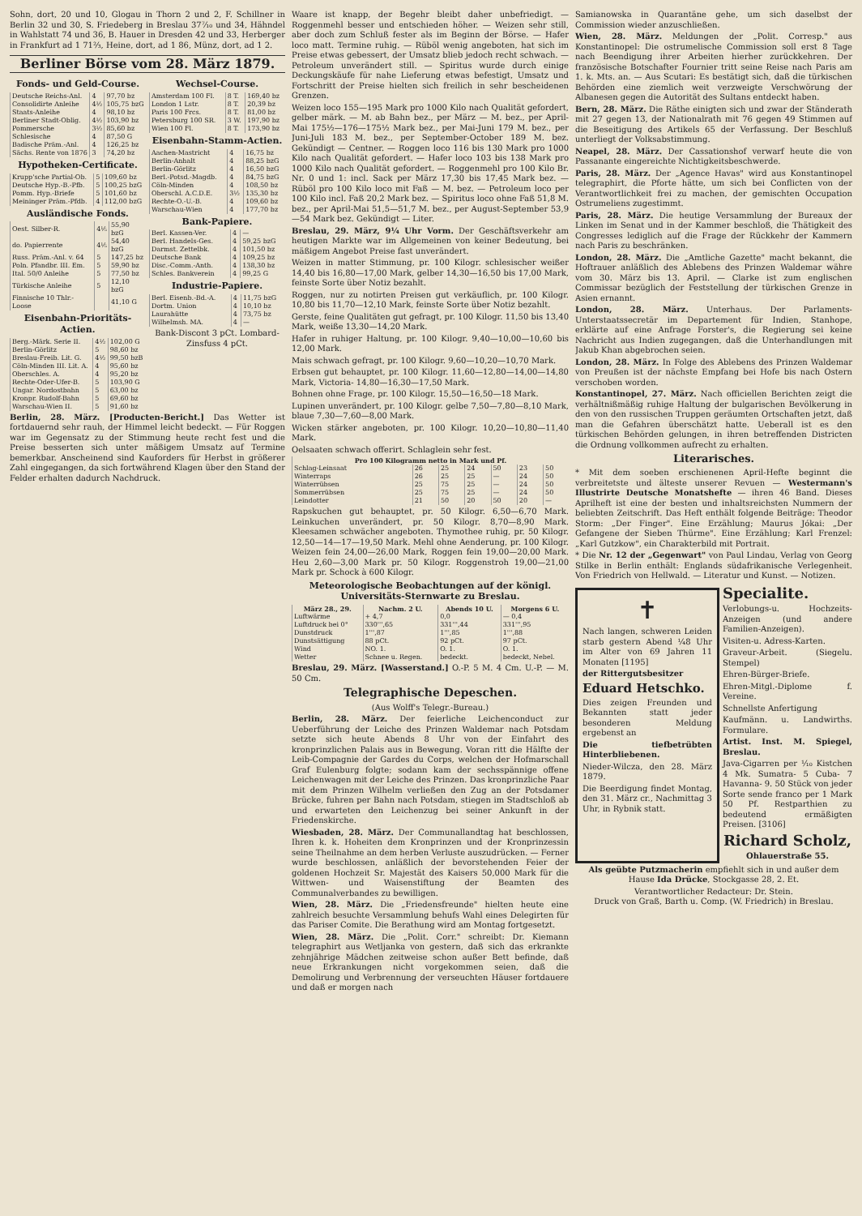Sohn, dort, 20 und 10, Glogau in Thorn 2 und 2, F. Schillner in Berlin 32 und 30, S. Friedeberg in Breslau 37⁷⁄₁₀ und 34, Hähndel in Wahlstatt 74 und 36, B. Hauer in Dresden 42 und 33, Herberger in Frankfurt ad 1 71⅔, Heine, dort, ad 1 86, Münz, dort, ad 1 2.
Berliner Börse vom 28. März 1879.
Fonds- und Geld-Course.
| Deutsche Reichs-Anl. | 4 | 97,70 bz |
| Consolidirte Anleihe | 4½ | 105,75 bzG |
| Staats-Anleihe | 4 | 98,10 bz |
| Berliner Stadt-Oblig. | 4½ | 103,90 bz |
| Pommersche | 3½ | 85,60 bz |
| Schlesische | 4 | 87,50 G |
| Badische Präm.-Anl. | 4 | 126,25 bz |
| Sächs. Rente von 1876 | 3 | 74,20 bz |
Hypotheken-Certificate.
| Krupp'sche Partial-Ob. | 5 | 109,60 bz |
| Deutsche Hyp.-B.-Pfb. | 5 | 100,25 bzG |
| Pomm. Hyp.-Briefe | 5 | 101,60 bz |
| Meininger Präm.-Pfdb. | 4 | 112,00 bzG |
Ausländische Fonds.
| Oest. Silber-R. | 4⅕ | 55,90 bzG |
| do. Papierrente | 4⅕ | 54,40 bzG |
| Russ. Präm.-Anl. v. 64 | 5 | 147,25 bz |
| Poln. Pfandbr. III. Em. | 5 | 59,90 bz |
| Ital. 50/0 Anleihe | 5 | 77,50 bz |
| Türkische Anleihe | 5 | 12,10 bzG |
| Finnische 10 Thlr.-Loose | | 41,10 G |
Eisenbahn-Prioritäts-Actien.
| Berg.-Märk. Serie II. | 4½ | 102,00 G |
| Berlin-Görlitz | 5 | 98,60 bz |
| Breslau-Freib. Lit. G. | 4½ | 99,50 bzB |
| Cöln-Minden III. Lit. A. | 4 | 95,60 bz |
| Oberschles. A. | 4 | 95,20 bz |
| Rechte-Oder-Ufer-B. | 5 | 103,90 G |
| Ungar. Nordostbahn | 5 | 63,00 bz |
| Kronpr. Rudolf-Bahn | 5 | 69,60 bz |
| Warschau-Wien II. | 5 | 91,60 bz |
Wechsel-Course.
| Amsterdam 100 Fl. | 8 T. | 169,40 bz |
| London 1 Lstr. | 8 T. | 20,39 bz |
| Paris 100 Frcs. | 8 T. | 81,00 bz |
| Petersburg 100 SR. | 3 W. | 197,90 bz |
| Wien 100 Fl. | 8 T. | 173,90 bz |
Eisenbahn-Stamm-Actien.
| Aachen-Mastricht | 4 | 16,75 bz |
| Berlin-Anhalt | 4 | 88,25 bzG |
| Berlin-Görlitz | 4 | 16,50 bzG |
| Berl.-Potsd.-Magdb. | 4 | 84,75 bzG |
| Cöln-Minden | 4 | 108,50 bz |
| Oberschl. A.C.D.E. | 3½ | 135,30 bz |
| Rechte-O.-U.-B. | 4 | 109,60 bz |
| Warschau-Wien | 4 | 177,70 bz |
Bank-Papiere.
| Berl. Kassen-Ver. | 4 | — |
| Berl. Handels-Ges. | 4 | 59,25 bzG |
| Darmst. Zettelbk. | 4 | 101,50 bz |
| Deutsche Bank | 4 | 109,25 bz |
| Disc.-Comm.-Anth. | 4 | 138,30 bz |
| Schles. Bankverein | 4 | 99,25 G |
Industrie-Papiere.
| Berl. Eisenb.-Bd.-A. | 4 | 11,75 bzG |
| Dortm. Union | 4 | 10,10 bz |
| Laurahütte | 4 | 73,75 bz |
| Wilhelmsh. MA. | 4 | — |
Bank-Discont 3 pCt. Lombard-Zinsfuss 4 pCt.
Berlin, 28. März. [Producten-Bericht.] Das Wetter ist fortdauernd sehr rauh, der Himmel leicht bedeckt. — Für Roggen war im Gegensatz zu der Stimmung heute recht fest und die Preise besserten sich unter mäßigem Umsatz auf Termine bemerkbar. Anscheinend sind Kauforders für Herbst in größerer Zahl eingegangen, da sich fortwährend Klagen über den Stand der Felder erhalten dadurch Nachdruck.
Waare ist knapp, der Begehr bleibt daher unbefriedigt. — Roggenmehl besser und entschieden höher. — Weizen sehr still, aber doch zum Schluß fester als im Beginn der Börse. — Hafer loco matt. Termine ruhig. — Rüböl wenig angeboten, hat sich im Preise etwas gebessert, der Umsatz blieb jedoch recht schwach. — Petroleum unverändert still. — Spiritus wurde durch einige Deckungskäufe für nahe Lieferung etwas befestigt, Umsatz und Fortschritt der Preise hielten sich freilich in sehr bescheidenen Grenzen.
Weizen loco 155—195 Mark pro 1000 Kilo nach Qualität gefordert, gelber märk. — M. ab Bahn bez., per März — M. bez., per April-Mai 175½—176—175½ Mark bez., per Mai-Juni 179 M. bez., per Juni-Juli 183 M. bez., per September-October 189 M. bez. Gekündigt — Centner. — Roggen loco 116 bis 130 Mark pro 1000 Kilo nach Qualität gefordert. — Hafer loco 103 bis 138 Mark pro 1000 Kilo nach Qualität gefordert. — Roggenmehl pro 100 Kilo Br. Nr. 0 und 1: incl. Sack per März 17,30 bis 17,45 Mark bez. — Rüböl pro 100 Kilo loco mit Faß — M. bez. — Petroleum loco per 100 Kilo incl. Faß 20,2 Mark bez. — Spiritus loco ohne Faß 51,8 M. bez., per April-Mai 51,5—51,7 M. bez., per August-September 53,9—54 Mark bez. Gekündigt — Liter.
Breslau, 29. März, 9¼ Uhr Vorm. Der Geschäftsverkehr am heutigen Markte war im Allgemeinen von keiner Bedeutung, bei mäßigem Angebot Preise fast unverändert.
Weizen in matter Stimmung, pr. 100 Kilogr. schlesischer weißer 14,40 bis 16,80—17,00 Mark, gelber 14,30—16,50 bis 17,00 Mark, feinste Sorte über Notiz bezahlt.
Roggen, nur zu notirten Preisen gut verkäuflich, pr. 100 Kilogr. 10,80 bis 11,70—12,10 Mark, feinste Sorte über Notiz bezahlt.
Gerste, feine Qualitäten gut gefragt, pr. 100 Kilogr. 11,50 bis 13,40 Mark, weiße 13,30—14,20 Mark.
Hafer in ruhiger Haltung, pr. 100 Kilogr. 9,40—10,00—10,60 bis 12,00 Mark.
Mais schwach gefragt, pr. 100 Kilogr. 9,60—10,20—10,70 Mark.
Erbsen gut behauptet, pr. 100 Kilogr. 11,60—12,80—14,00—14,80 Mark, Victoria- 14,80—16,30—17,50 Mark.
Bohnen ohne Frage, pr. 100 Kilogr. 15,50—16,50—18 Mark.
Lupinen unverändert, pr. 100 Kilogr. gelbe 7,50—7,80—8,10 Mark, blaue 7,30—7,60—8,00 Mark.
Wicken stärker angeboten, pr. 100 Kilogr. 10,20—10,80—11,40 Mark.
Oelsaaten schwach offerirt. Schlaglein sehr fest.
| Pro 100 Kilogramm netto in Mark und Pf. | | | | | | |
| --- | --- | --- | --- | --- | --- | --- |
| Schlag-Leinsaat | 26 | 25 | 24 | 50 | 23 | 50 |
| Winterraps | 26 | 25 | 25 | — | 24 | 50 |
| Winterrübsen | 25 | 75 | 25 | — | 24 | 50 |
| Sommerrübsen | 25 | 75 | 25 | — | 24 | 50 |
| Leindotter | 21 | 50 | 20 | 50 | 20 | — |
Rapskuchen gut behauptet, pr. 50 Kilogr. 6,50—6,70 Mark. Leinkuchen unverändert, pr. 50 Kilogr. 8,70—8,90 Mark. Kleesamen schwächer angeboten. Thymothee ruhig, pr. 50 Kilogr. 12,50—14—17—19,50 Mark. Mehl ohne Aenderung, pr. 100 Kilogr. Weizen fein 24,00—26,00 Mark, Roggen fein 19,00—20,00 Mark. Heu 2,60—3,00 Mark pr. 50 Kilogr. Roggenstroh 19,00—21,00 Mark pr. Schock à 600 Kilogr.
Meteorologische Beobachtungen auf der königl. Universitäts-Sternwarte zu Breslau.
| März 28., 29. | Nachm. 2 U. | Abends 10 U. | Morgens 6 U. |
| --- | --- | --- | --- |
| Luftwärme | + 4,7 | 0,0 | — 0,4 |
| Luftdruck bei 0° | 330''',65 | 331''',44 | 331''',95 |
| Dunstdruck | 1''',87 | 1''',85 | 1''',88 |
| Dunstsättigung | 88 pCt. | 92 pCt. | 97 pCt. |
| Wind | NO. 1. | O. 1. | O. 1. |
| Wetter | Schnee u. Regen. | bedeckt. | bedeckt, Nebel. |
Breslau, 29. März. [Wasserstand.] O.-P. 5 M. 4 Cm. U.-P. — M. 50 Cm.
Telegraphische Depeschen.
(Aus Wolff's Telegr.-Bureau.)
Berlin, 28. März. Der feierliche Leichenconduct zur Ueberführung der Leiche des Prinzen Waldemar nach Potsdam setzte sich heute Abends 8 Uhr von der Einfahrt des kronprinzlichen Palais aus in Bewegung. Voran ritt die Hälfte der Leib-Compagnie der Gardes du Corps, welchen der Hofmarschall Graf Eulenburg folgte; sodann kam der sechsspännige offene Leichenwagen mit der Leiche des Prinzen. Das kronprinzliche Paar mit dem Prinzen Wilhelm verließen den Zug an der Potsdamer Brücke, fuhren per Bahn nach Potsdam, stiegen im Stadtschloß ab und erwarteten den Leichenzug bei seiner Ankunft in der Friedenskirche.
Wiesbaden, 28. März. Der Communallandtag hat beschlossen, Ihren k. k. Hoheiten dem Kronprinzen und der Kronprinzessin seine Theilnahme an dem herben Verluste auszudrücken. — Ferner wurde beschlossen, anläßlich der bevorstehenden Feier der goldenen Hochzeit Sr. Majestät des Kaisers 50,000 Mark für die Wittwen- und Waisenstiftung der Beamten des Communalverbandes zu bewilligen.
Wien, 28. März. Die „Friedensfreunde" hielten heute eine zahlreich besuchte Versammlung behufs Wahl eines Delegirten für das Pariser Comite. Die Berathung wird am Montag fortgesetzt.
Wien, 28. März. Die „Polit. Corr." schreibt: Dr. Kiemann telegraphirt aus Wetljanka von gestern, daß sich das erkrankte zehnjährige Mädchen zeitweise schon außer Bett befinde, daß neue Erkrankungen nicht vorgekommen seien, daß die Demolirung und Verbrennung der verseuchten Häuser fortdauere und daß er morgen nach
Samianowska in Quarantäne gehe, um sich daselbst der Commission wieder anzuschließen.
Wien, 28. März. Meldungen der „Polit. Corresp." aus Konstantinopel: Die ostrumelische Commission soll erst 8 Tage nach Beendigung ihrer Arbeiten hierher zurückkehren. Der französische Botschafter Fournier tritt seine Reise nach Paris am 1. k. Mts. an. — Aus Scutari: Es bestätigt sich, daß die türkischen Behörden eine ziemlich weit verzweigte Verschwörung der Albanesen gegen die Autorität des Sultans entdeckt haben.
Bern, 28. März. Die Räthe einigten sich und zwar der Ständerath mit 27 gegen 13, der Nationalrath mit 76 gegen 49 Stimmen auf die Beseitigung des Artikels 65 der Verfassung. Der Beschluß unterliegt der Volksabstimmung.
Neapel, 28. März. Der Cassationshof verwarf heute die von Passanante eingereichte Nichtigkeitsbeschwerde.
Paris, 28. März. Der „Agence Havas" wird aus Konstantinopel telegraphirt, die Pforte hätte, um sich bei Conflicten von der Verantwortlichkeit frei zu machen, der gemischten Occupation Ostrumeliens zugestimmt.
Paris, 28. März. Die heutige Versammlung der Bureaux der Linken im Senat und in der Kammer beschloß, die Thätigkeit des Congresses lediglich auf die Frage der Rückkehr der Kammern nach Paris zu beschränken.
London, 28. März. Die „Amtliche Gazette" macht bekannt, die Hoftrauer anläßlich des Ablebens des Prinzen Waldemar währe vom 30. März bis 13. April. — Clarke ist zum englischen Commissar bezüglich der Feststellung der türkischen Grenze in Asien ernannt.
London, 28. März. Unterhaus. Der Parlaments-Unterstaatssecretär im Departement für Indien, Stanhope, erklärte auf eine Anfrage Forster's, die Regierung sei keine Nachricht aus Indien zugegangen, daß die Unterhandlungen mit Jakub Khan abgebrochen seien.
London, 28. März. In Folge des Ablebens des Prinzen Waldemar von Preußen ist der nächste Empfang bei Hofe bis nach Ostern verschoben worden.
Konstantinopel, 27. März. Nach officiellen Berichten zeigt die verhältnißmäßig ruhige Haltung der bulgarischen Bevölkerung in den von den russischen Truppen geräumten Ortschaften jetzt, daß man die Gefahren überschätzt hatte. Ueberall ist es den türkischen Behörden gelungen, in ihren betreffenden Districten die Ordnung vollkommen aufrecht zu erhalten.
Literarisches.
* Mit dem soeben erschienenen April-Hefte beginnt die verbreitetste und älteste unserer Revuen — Westermann's Illustrirte Deutsche Monatshefte — ihren 46 Band. Dieses Aprilheft ist eine der besten und inhaltsreichsten Nummern der beliebten Zeitschrift. Das Heft enthält folgende Beiträge: Theodor Storm: „Der Finger". Eine Erzählung; Maurus Jókai: „Der Gefangene der Sieben Thürme". Eine Erzählung; Karl Frenzel: „Karl Gutzkow", ein Charakterbild mit Portrait.
* Die Nr. 12 der „Gegenwart" von Paul Lindau, Verlag von Georg Stilke in Berlin enthält: Englands südafrikanische Verlegenheit. Von Friedrich von Hellwald. — Literatur und Kunst. — Notizen.
✝
Nach langen, schweren Leiden starb gestern Abend ¼8 Uhr im Alter von 69 Jahren 11 Monaten [1195]
der Rittergutsbesitzer
Eduard Hetschko.
Dies zeigen Freunden und Bekannten statt jeder besonderen Meldung ergebenst an
Die tiefbetrübten Hinterbliebenen.
Nieder-Wilcza, den 28. März 1879.
Die Beerdigung findet Montag, den 31. März cr., Nachmittag 3 Uhr, in Rybnik statt.
Specialite.
Verlobungs-u. Hochzeits-Anzeigen (und andere Familien-Anzeigen).
Visiten-u. Adress-Karten.
Graveur-Arbeit. (Siegelu. Stempel)
Ehren-Bürger-Briefe.
Ehren-Mitgl.-Diplome f. Vereine.
Schnellste Anfertigung
Kaufmänn. u. Landwirths. Formulare.
Artist. Inst. M. Spiegel, Breslau.
Java-Cigarren per ¹⁄₁₀ Kistchen 4 Mk. Sumatra- 5 Cuba- 7 Havanna- 9. 50 Stück von jeder Sorte sende franco per 1 Mark 50 Pf. Restparthien zu bedeutend ermäßigten Preisen. [3106]
Richard Scholz,
Ohlauerstraße 55.
Als geübte Putzmacherin empfiehlt sich in und außer dem Hause Ida Drücke, Stockgasse 28, 2. Et.
Verantwortlicher Redacteur: Dr. Stein.
Druck von Graß, Barth u. Comp. (W. Friedrich) in Breslau.